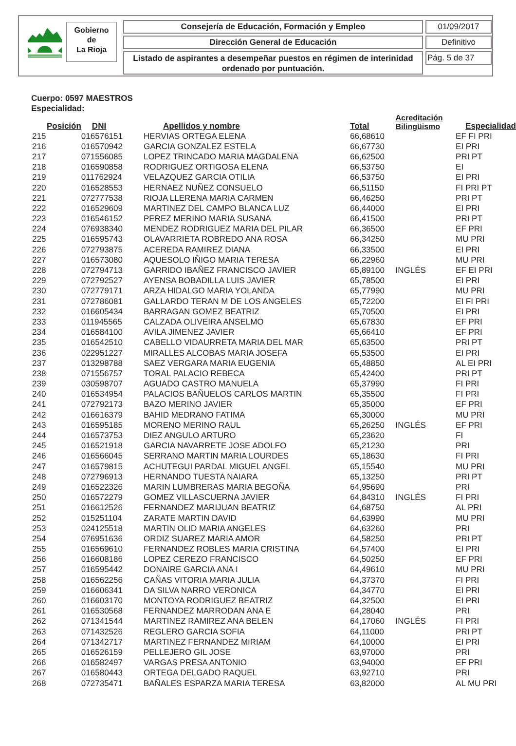Gobierno
de
La Rioja
Consejería de Educación, Formación y Empleo 01/09/2017
Dirección General de Educación Definitivo
Listado de aspirantes a desempeñar puestos en régimen de interinidad ordenado por puntuación.
Pág. 5 de 37
Cuerpo: 0597 MAESTROS
Especialidad:
| Posición | DNI | Apellidos y nombre | Total | Acreditación Bilingüismo | Especialidad |
| --- | --- | --- | --- | --- | --- |
| 215 | 016576151 | HERVIAS ORTEGA ELENA | 66,68610 | | EF FI PRI |
| 216 | 016570942 | GARCIA GONZALEZ ESTELA | 66,67730 | | EI PRI |
| 217 | 071556085 | LOPEZ TRINCADO MARIA MAGDALENA | 66,62500 | | PRI PT |
| 218 | 016590858 | RODRIGUEZ ORTIGOSA ELENA | 66,53750 | | EI |
| 219 | 011762924 | VELAZQUEZ GARCIA OTILIA | 66,53750 | | EI PRI |
| 220 | 016528553 | HERNAEZ NUÑEZ CONSUELO | 66,51150 | | FI PRI PT |
| 221 | 072777538 | RIOJA LLERENA MARIA CARMEN | 66,46250 | | PRI PT |
| 222 | 016529609 | MARTINEZ DEL CAMPO BLANCA LUZ | 66,44000 | | EI PRI |
| 223 | 016546152 | PEREZ MERINO MARIA SUSANA | 66,41500 | | PRI PT |
| 224 | 076938340 | MENDEZ RODRIGUEZ MARIA DEL PILAR | 66,36500 | | EF PRI |
| 225 | 016595743 | OLAVARRIETA ROBREDO ANA ROSA | 66,34250 | | MU PRI |
| 226 | 072793875 | ACEREDA RAMIREZ DIANA | 66,33500 | | EI PRI |
| 227 | 016573080 | AQUESOLO IÑIGO MARIA TERESA | 66,22960 | | MU PRI |
| 228 | 072794713 | GARRIDO IBAÑEZ FRANCISCO JAVIER | 65,89100 | INGLÉS | EF EI PRI |
| 229 | 072792527 | AYENSA BOBADILLA LUIS JAVIER | 65,78500 | | EI PRI |
| 230 | 072779171 | ARZA HIDALGO MARIA YOLANDA | 65,77990 | | MU PRI |
| 231 | 072786081 | GALLARDO TERAN M DE LOS ANGELES | 65,72200 | | EI FI PRI |
| 232 | 016605434 | BARRAGAN GOMEZ BEATRIZ | 65,70500 | | EI PRI |
| 233 | 011945565 | CALZADA OLIVEIRA ANSELMO | 65,67830 | | EF PRI |
| 234 | 016584100 | AVILA JIMENEZ JAVIER | 65,66410 | | EF PRI |
| 235 | 016542510 | CABELLO VIDAURRETA MARIA DEL MAR | 65,63500 | | PRI PT |
| 236 | 022951227 | MIRALLES ALCOBAS MARIA JOSEFA | 65,53500 | | EI PRI |
| 237 | 013298788 | SAEZ VERGARA MARIA EUGENIA | 65,48850 | | AL EI PRI |
| 238 | 071556757 | TORAL PALACIO REBECA | 65,42400 | | PRI PT |
| 239 | 030598707 | AGUADO CASTRO MANUELA | 65,37990 | | FI PRI |
| 240 | 016534954 | PALACIOS BAÑUELOS CARLOS MARTIN | 65,35500 | | FI PRI |
| 241 | 072792173 | BAZO MERINO JAVIER | 65,35000 | | EF PRI |
| 242 | 016616379 | BAHID MEDRANO FATIMA | 65,30000 | | MU PRI |
| 243 | 016595185 | MORENO MERINO RAUL | 65,26250 | INGLÉS | EF PRI |
| 244 | 016573753 | DIEZ ANGULO ARTURO | 65,23620 | | FI |
| 245 | 016521918 | GARCIA NAVARRETE JOSE ADOLFO | 65,21230 | | PRI |
| 246 | 016566045 | SERRANO MARTIN MARIA LOURDES | 65,18630 | | FI PRI |
| 247 | 016579815 | ACHUTEGUI PARDAL MIGUEL ANGEL | 65,15540 | | MU PRI |
| 248 | 072796913 | HERNANDO TUESTA NAIARA | 65,13250 | | PRI PT |
| 249 | 016522326 | MARIN LUMBRERAS MARIA BEGOÑA | 64,95690 | | PRI |
| 250 | 016572279 | GOMEZ VILLASCUERNA JAVIER | 64,84310 | INGLÉS | FI PRI |
| 251 | 016612526 | FERNANDEZ MARIJUAN BEATRIZ | 64,68750 | | AL PRI |
| 252 | 015251104 | ZARATE MARTIN DAVID | 64,63990 | | MU PRI |
| 253 | 024125518 | MARTIN OLID MARIA ANGELES | 64,63260 | | PRI |
| 254 | 076951636 | ORDIZ SUAREZ MARIA AMOR | 64,58250 | | PRI PT |
| 255 | 016569610 | FERNANDEZ ROBLES MARIA CRISTINA | 64,57400 | | EI PRI |
| 256 | 016608186 | LOPEZ CEREZO FRANCISCO | 64,50250 | | EF PRI |
| 257 | 016595442 | DONAIRE GARCIA ANA I | 64,49610 | | MU PRI |
| 258 | 016562256 | CAÑAS VITORIA MARIA JULIA | 64,37370 | | FI PRI |
| 259 | 016606341 | DA SILVA NARRO VERONICA | 64,34770 | | EI PRI |
| 260 | 016603170 | MONTOYA RODRIGUEZ BEATRIZ | 64,32500 | | EI PRI |
| 261 | 016530568 | FERNANDEZ MARRODAN ANA E | 64,28040 | | PRI |
| 262 | 071341544 | MARTINEZ RAMIREZ ANA BELEN | 64,17060 | INGLÉS | FI PRI |
| 263 | 071432526 | REGLERO GARCIA SOFIA | 64,11000 | | PRI PT |
| 264 | 071342717 | MARTINEZ FERNANDEZ MIRIAM | 64,10000 | | EI PRI |
| 265 | 016526159 | PELLEJERO GIL JOSE | 63,97000 | | PRI |
| 266 | 016582497 | VARGAS PRESA ANTONIO | 63,94000 | | EF PRI |
| 267 | 016580443 | ORTEGA DELGADO RAQUEL | 63,92710 | | PRI |
| 268 | 072735471 | BAÑALES ESPARZA MARIA TERESA | 63,82000 | | AL MU PRI |